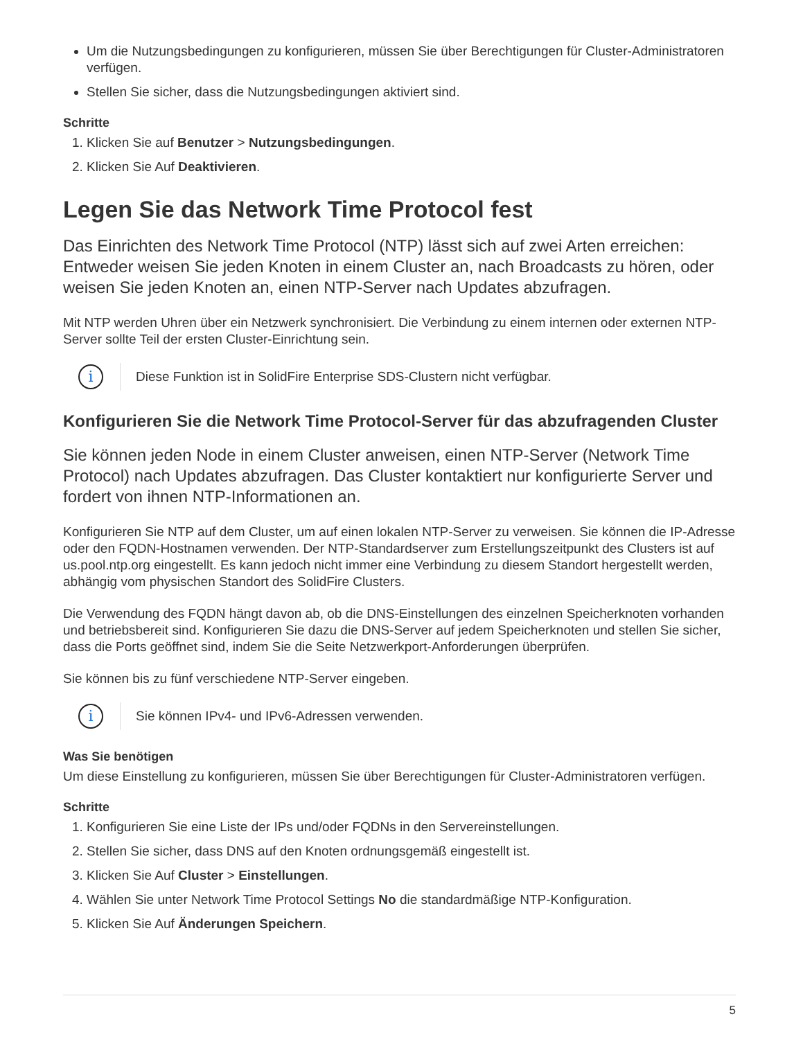Um die Nutzungsbedingungen zu konfigurieren, müssen Sie über Berechtigungen für Cluster-Administratoren verfügen.
Stellen Sie sicher, dass die Nutzungsbedingungen aktiviert sind.
Schritte
1. Klicken Sie auf Benutzer > Nutzungsbedingungen.
2. Klicken Sie Auf Deaktivieren.
Legen Sie das Network Time Protocol fest
Das Einrichten des Network Time Protocol (NTP) lässt sich auf zwei Arten erreichen: Entweder weisen Sie jeden Knoten in einem Cluster an, nach Broadcasts zu hören, oder weisen Sie jeden Knoten an, einen NTP-Server nach Updates abzufragen.
Mit NTP werden Uhren über ein Netzwerk synchronisiert. Die Verbindung zu einem internen oder externen NTP-Server sollte Teil der ersten Cluster-Einrichtung sein.
i
Diese Funktion ist in SolidFire Enterprise SDS-Clustern nicht verfügbar.
Konfigurieren Sie die Network Time Protocol-Server für das abzufragenden Cluster
Sie können jeden Node in einem Cluster anweisen, einen NTP-Server (Network Time Protocol) nach Updates abzufragen. Das Cluster kontaktiert nur konfigurierte Server und fordert von ihnen NTP-Informationen an.
Konfigurieren Sie NTP auf dem Cluster, um auf einen lokalen NTP-Server zu verweisen. Sie können die IP-Adresse oder den FQDN-Hostnamen verwenden. Der NTP-Standardserver zum Erstellungszeitpunkt des Clusters ist auf us.pool.ntp.org eingestellt. Es kann jedoch nicht immer eine Verbindung zu diesem Standort hergestellt werden, abhängig vom physischen Standort des SolidFire Clusters.
Die Verwendung des FQDN hängt davon ab, ob die DNS-Einstellungen des einzelnen Speicherknoten vorhanden und betriebsbereit sind. Konfigurieren Sie dazu die DNS-Server auf jedem Speicherknoten und stellen Sie sicher, dass die Ports geöffnet sind, indem Sie die Seite Netzwerkport-Anforderungen überprüfen.
Sie können bis zu fünf verschiedene NTP-Server eingeben.
i
Sie können IPv4- und IPv6-Adressen verwenden.
Was Sie benötigen
Um diese Einstellung zu konfigurieren, müssen Sie über Berechtigungen für Cluster-Administratoren verfügen.
Schritte
1. Konfigurieren Sie eine Liste der IPs und/oder FQDNs in den Servereinstellungen.
2. Stellen Sie sicher, dass DNS auf den Knoten ordnungsgemäß eingestellt ist.
3. Klicken Sie Auf Cluster > Einstellungen.
4. Wählen Sie unter Network Time Protocol Settings No die standardmäßige NTP-Konfiguration.
5. Klicken Sie Auf Änderungen Speichern.
5